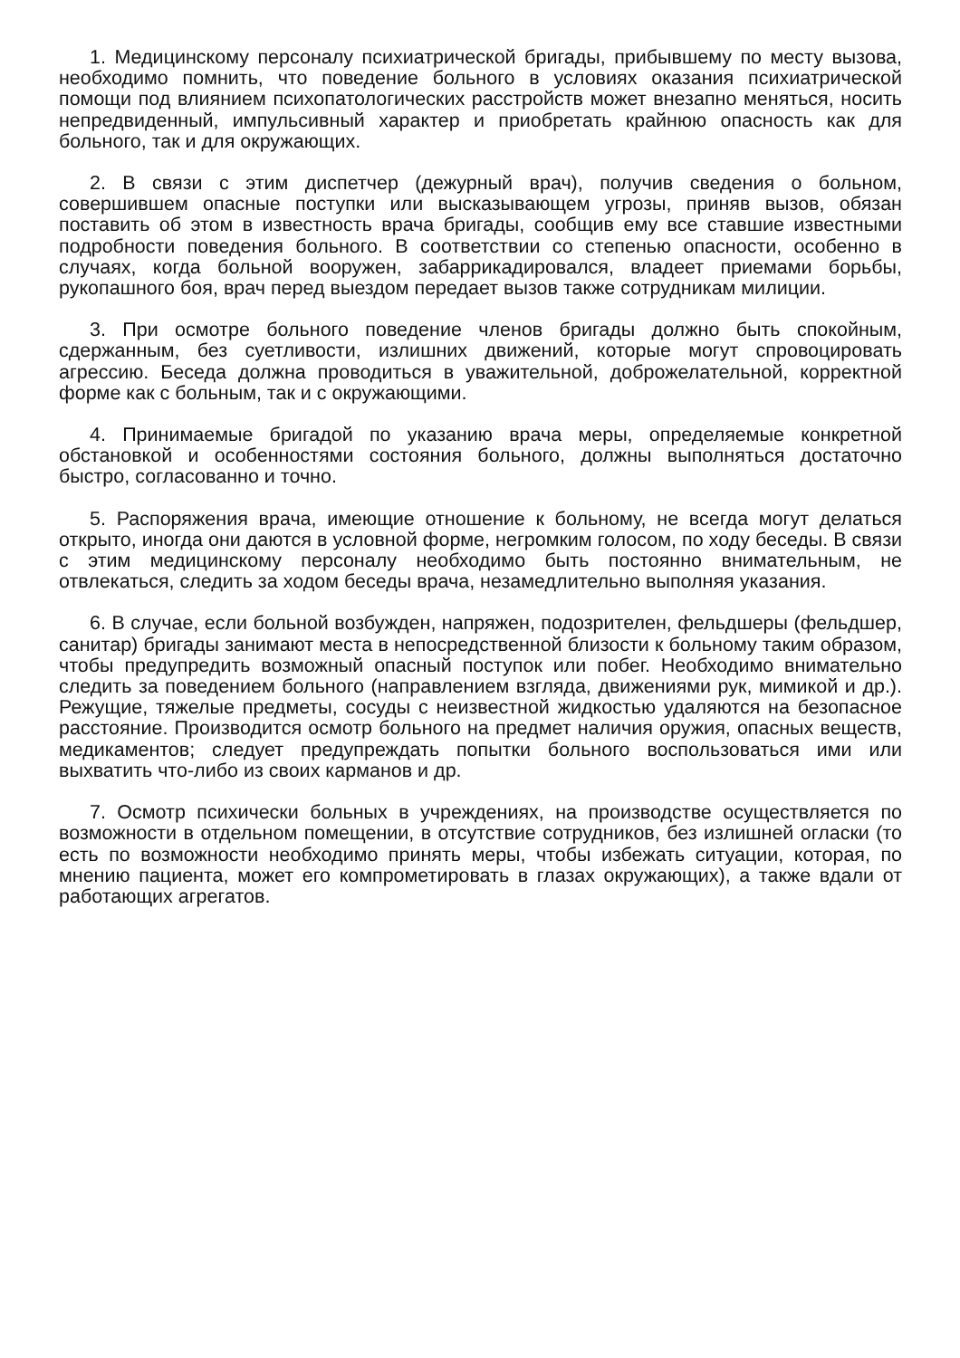1. Медицинскому персоналу психиатрической бригады, прибывшему по месту вызова, необходимо помнить, что поведение больного в условиях оказания психиатрической помощи под влиянием психопатологических расстройств может внезапно меняться, носить непредвиденный, импульсивный характер и приобретать крайнюю опасность как для больного, так и для окружающих.
2. В связи с этим диспетчер (дежурный врач), получив сведения о больном, совершившем опасные поступки или высказывающем угрозы, приняв вызов, обязан поставить об этом в известность врача бригады, сообщив ему все ставшие известными подробности поведения больного. В соответствии со степенью опасности, особенно в случаях, когда больной вооружен, забаррикадировался, владеет приемами борьбы, рукопашного боя, врач перед выездом передает вызов также сотрудникам милиции.
3. При осмотре больного поведение членов бригады должно быть спокойным, сдержанным, без суетливости, излишних движений, которые могут спровоцировать агрессию. Беседа должна проводиться в уважительной, доброжелательной, корректной форме как с больным, так и с окружающими.
4. Принимаемые бригадой по указанию врача меры, определяемые конкретной обстановкой и особенностями состояния больного, должны выполняться достаточно быстро, согласованно и точно.
5. Распоряжения врача, имеющие отношение к больному, не всегда могут делаться открыто, иногда они даются в условной форме, негромким голосом, по ходу беседы. В связи с этим медицинскому персоналу необходимо быть постоянно внимательным, не отвлекаться, следить за ходом беседы врача, незамедлительно выполняя указания.
6. В случае, если больной возбужден, напряжен, подозрителен, фельдшеры (фельдшер, санитар) бригады занимают места в непосредственной близости к больному таким образом, чтобы предупредить возможный опасный поступок или побег. Необходимо внимательно следить за поведением больного (направлением взгляда, движениями рук, мимикой и др.). Режущие, тяжелые предметы, сосуды с неизвестной жидкостью удаляются на безопасное расстояние. Производится осмотр больного на предмет наличия оружия, опасных веществ, медикаментов; следует предупреждать попытки больного воспользоваться ими или выхватить что-либо из своих карманов и др.
7. Осмотр психически больных в учреждениях, на производстве осуществляется по возможности в отдельном помещении, в отсутствие сотрудников, без излишней огласки (то есть по возможности необходимо принять меры, чтобы избежать ситуации, которая, по мнению пациента, может его компрометировать в глазах окружающих), а также вдали от работающих агрегатов.